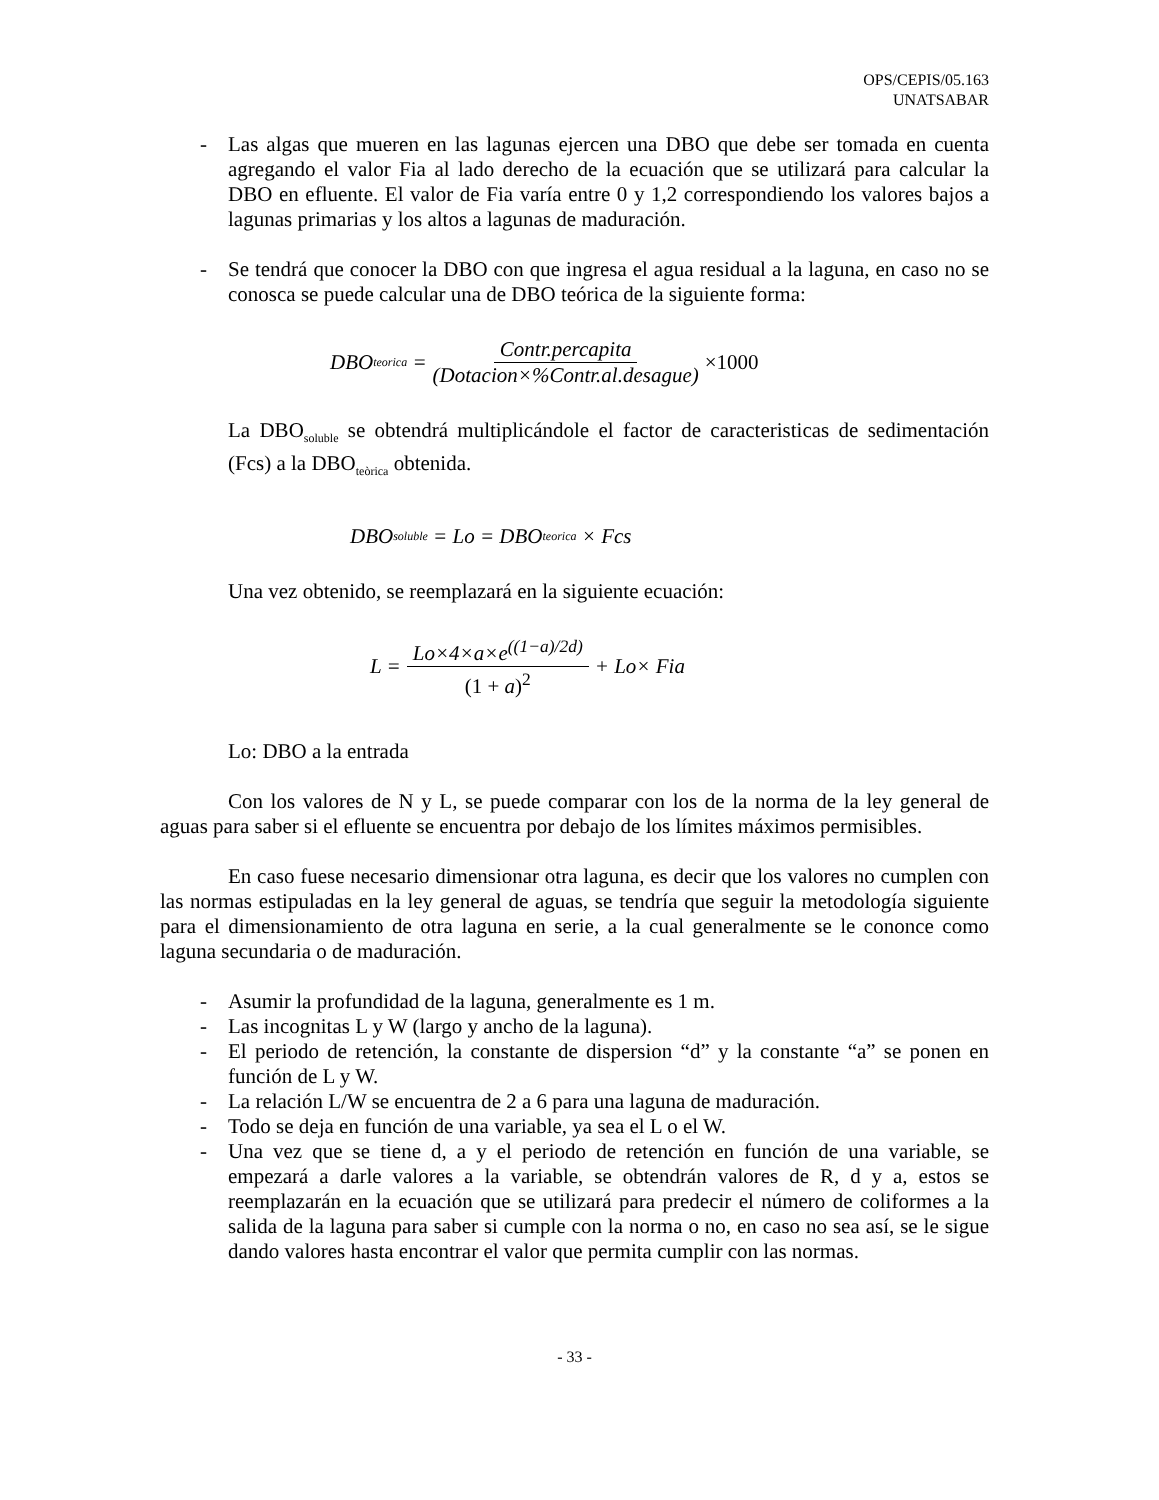OPS/CEPIS/05.163
UNATSABAR
- Las algas que mueren en las lagunas ejercen una DBO que debe ser tomada en cuenta agregando el valor Fia al lado derecho de la ecuación que se utilizará para calcular la DBO en efluente. El valor de Fia varía entre 0 y 1,2 correspondiendo los valores bajos a lagunas primarias y los altos a lagunas de maduración.
- Se tendrá que conocer la DBO con que ingresa el agua residual a la laguna, en caso no se conosca se puede calcular una de DBO teórica de la siguiente forma:
DBO<sub>teorica</sub> = Contr.percapita (Dotacion×%Contr.al.desague) ×1000
La DBO<sub>soluble</sub> se obtendrá multiplicándole el factor de caracteristicas de sedimentación (Fcs) a la DBO<sub>teòrica</sub> obtenida.
DBO<sub>soluble</sub> = Lo = DBO<sub>teorica</sub> × Fcs
Una vez obtenido, se reemplazará en la siguiente ecuación:
L = Lo×4×a×e<sup>((1−a)/2d)</sup> (1 + a)<sup>2</sup> + Lo× Fia
Lo: DBO a la entrada
Con los valores de N y L, se puede comparar con los de la norma de la ley general de aguas para saber si el efluente se encuentra por debajo de los límites máximos permisibles.
En caso fuese necesario dimensionar otra laguna, es decir que los valores no cumplen con las normas estipuladas en la ley general de aguas, se tendría que seguir la metodología siguiente para el dimensionamiento de otra laguna en serie, a la cual generalmente se le cononce como laguna secundaria o de maduración.
- Asumir la profundidad de la laguna, generalmente es 1 m.
- Las incognitas L y W (largo y ancho de la laguna).
- El periodo de retención, la constante de dispersion “d” y la constante “a” se ponen en función de L y W.
- La relación L/W se encuentra de 2 a 6 para una laguna de maduración.
- Todo se deja en función de una variable, ya sea el L o el W.
- Una vez que se tiene d, a y el periodo de retención en función de una variable, se empezará a darle valores a la variable, se obtendrán valores de R, d y a, estos se reemplazarán en la ecuación que se utilizará para predecir el número de coliformes a la salida de la laguna para saber si cumple con la norma o no, en caso no sea así, se le sigue dando valores hasta encontrar el valor que permita cumplir con las normas.
- 33 -